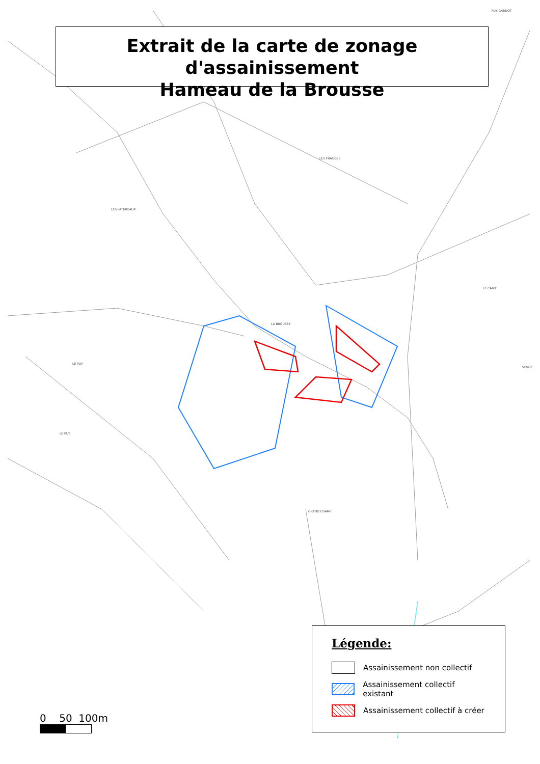Extrait de la carte de zonage d'assainissement
Hameau de la Brousse
PUY GARNOT
LES FRAISSES
LES PATUREAUX
LA BROUSSE
LE CAIRE
VERGE
LE PUY
LE PUY
GRAND CHAMP
Légende:
Assainissement non collectif
Assainissement collectif existant
Assainissement collectif à créer
0 50 100m